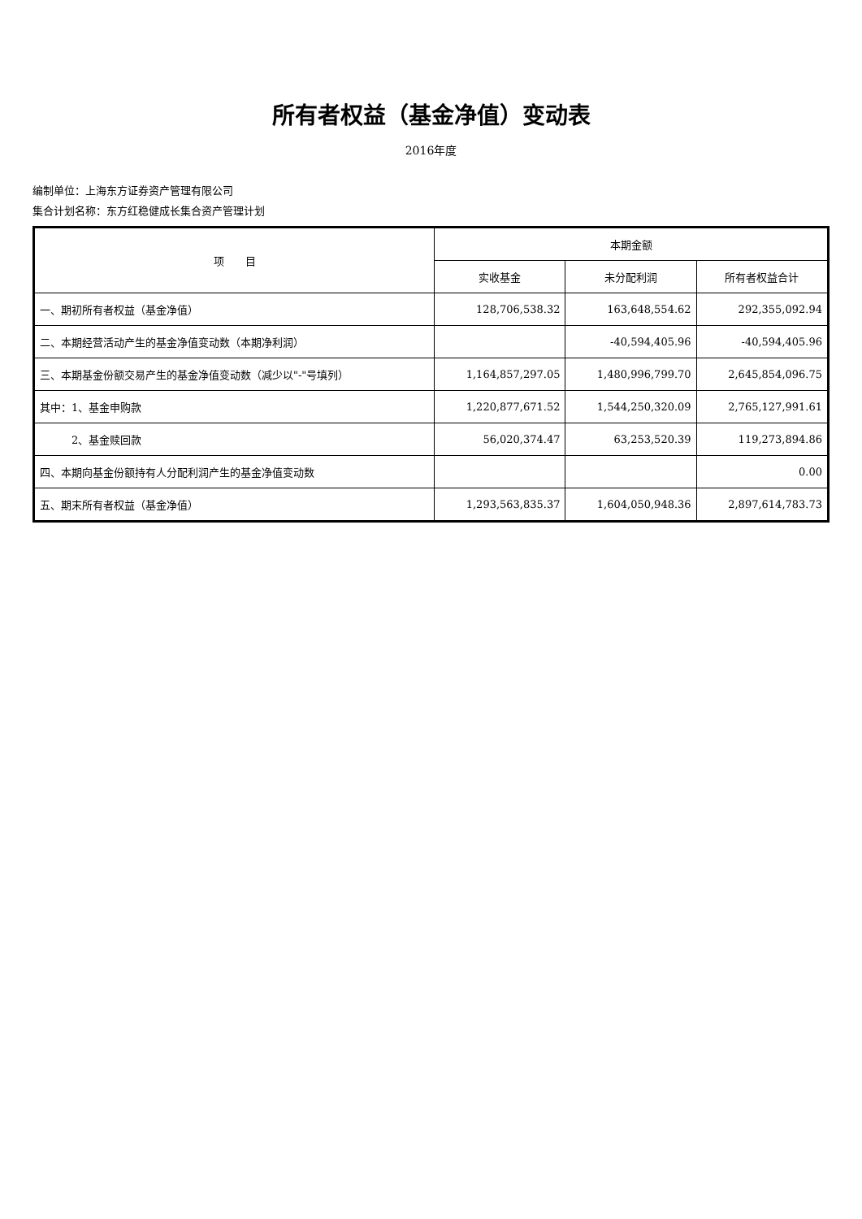所有者权益（基金净值）变动表
2016年度
编制单位：上海东方证券资产管理有限公司
集合计划名称：东方红稳健成长集合资产管理计划
| 项 目 | 本期金额 | | |
| --- | --- | --- | --- |
| | 实收基金 | 未分配利润 | 所有者权益合计 |
| 一、期初所有者权益（基金净值） | 128,706,538.32 | 163,648,554.62 | 292,355,092.94 |
| 二、本期经营活动产生的基金净值变动数（本期净利润） | | -40,594,405.96 | -40,594,405.96 |
| 三、本期基金份额交易产生的基金净值变动数（减少以"-"号填列） | 1,164,857,297.05 | 1,480,996,799.70 | 2,645,854,096.75 |
| 其中：1、基金申购款 | 1,220,877,671.52 | 1,544,250,320.09 | 2,765,127,991.61 |
| 2、基金赎回款 | 56,020,374.47 | 63,253,520.39 | 119,273,894.86 |
| 四、本期向基金份额持有人分配利润产生的基金净值变动数 | | | 0.00 |
| 五、期末所有者权益（基金净值） | 1,293,563,835.37 | 1,604,050,948.36 | 2,897,614,783.73 |